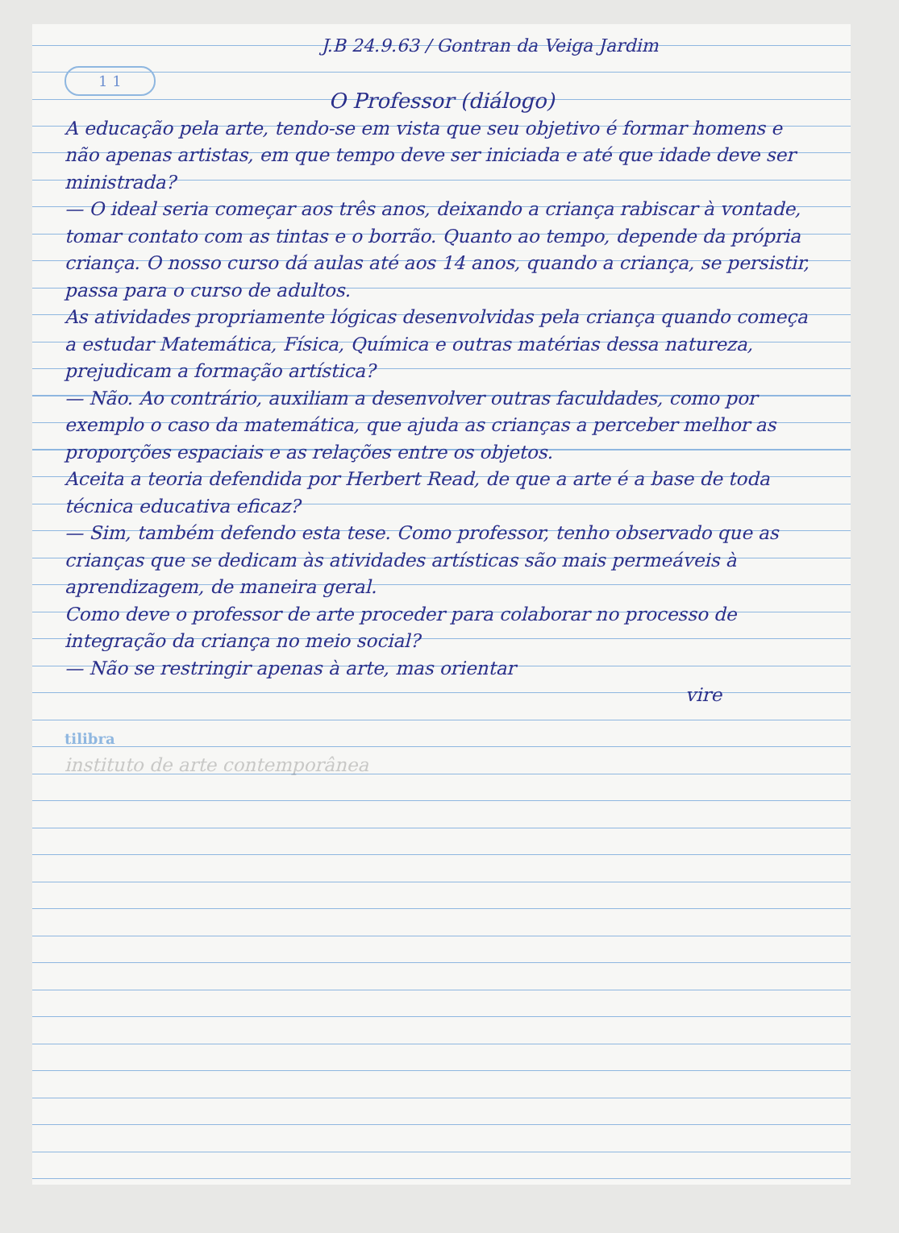J.B 24.9.63 / Gontran da Veiga Jardim
1 1
O Professor (diálogo)
A educação pela arte, tendo-se em vista que seu objetivo é formar homens e não apenas artistas, em que tempo deve ser iniciada e até que idade deve ser ministrada?
— O ideal seria começar aos três anos, deixando a criança rabiscar à vontade, tomar contato com as tintas e o borrão. Quanto ao tempo, depende da própria criança. O nosso curso dá aulas até aos 14 anos, quando a criança, se persistir, passa para o curso de adultos.
As atividades propriamente lógicas desenvolvidas pela criança quando começa a estudar Matemática, Física, Química e outras matérias dessa natureza, prejudicam a formação artística?
— Não. Ao contrário, auxiliam a desenvolver outras faculdades, como por exemplo o caso da matemática, que ajuda as crianças a perceber melhor as proporções espaciais e as relações entre os objetos.
Aceita a teoria defendida por Herbert Read, de que a arte é a base de toda técnica educativa eficaz?
— Sim, também defendo esta tese. Como professor, tenho observado que as crianças que se dedicam às atividades artísticas são mais permeáveis à aprendizagem, de maneira geral.
Como deve o professor de arte proceder para colaborar no processo de integração da criança no meio social?
— Não se restringir apenas à arte, mas orientar
vire
tilibra
instituto de arte contemporânea